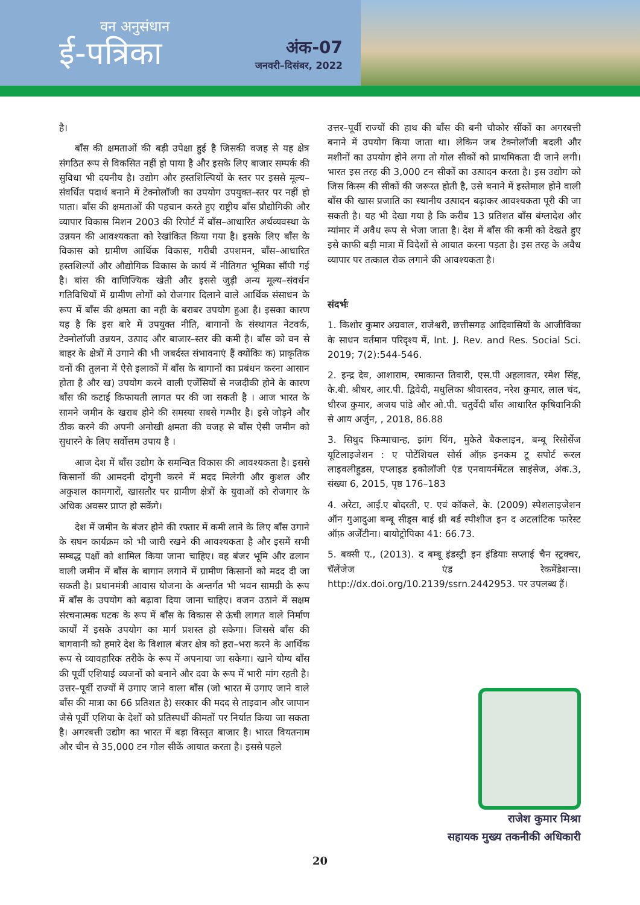वन अनुसंधान
ई-पत्रिका
अंक-07
जनवरी–दिसंबर, 2022
है।
बाँस की क्षमताओं की बड़ी उपेक्षा हुई है जिसकी वजह से यह क्षेत्र संगठित रूप से विकसित नहीं हो पाया है और इसके लिए बाजार सम्पर्क की सुविधा भी दयनीय है। उद्योग और हस्तशिल्पियों के स्तर पर इससे मूल्य–संवर्धित पदार्थ बनाने में टेक्नोलॉजी का उपयोग उपयुक्त–स्तर पर नहीं हो पाता। बाँस की क्षमताओं की पहचान करते हुए राष्ट्रीय बाँस प्रौद्योगिकी और व्यापार विकास मिशन 2003 की रिपोर्ट में बाँस–आधारित अर्थव्यवस्था के उन्नयन की आवश्यकता को रेखांकित किया गया है। इसके लिए बाँस के विकास को ग्रामीण आर्थिक विकास, गरीबी उपशमन, बाँस–आधारित हस्तशिल्पों और औद्योगिक विकास के कार्य में नीतिगत भूमिका सौंपी गई है। बांस की वाणिज्यिक खेती और इससे जुड़ी अन्य मूल्य–संवर्धन गतिविधियों में ग्रामीण लोगों को रोजगार दिलाने वाले आर्थिक संसाधन के रूप में बाँस की क्षमता का नही के बराबर उपयोग हुआ है। इसका कारण यह है कि इस बारे में उपयुक्त नीति, बागानों के संस्थागत नेटवर्क, टेक्नोलॉजी उन्नयन, उत्पाद और बाजार–स्तर की कमी है। बाँस को वन से बाहर के क्षेत्रों में उगाने की भी जबर्दस्त संभावनाएं हैं क्योंकिः क) प्राकृतिक वनों की तुलना में ऐसे इलाकों में बाँस के बागानों का प्रबंधन करना आसान होता है और ख) उपयोग करने वाली एजेंसियों से नजदीकी होने के कारण बाँस की कटाई किफायती लागत पर की जा सकती है । आज भारत के सामने जमीन के खराब होने की समस्या सबसे गम्भीर है। इसे जोड़ने और ठीक करने की अपनी अनोखी क्षमता की वजह से बाँस ऐसी जमीन को सुधारने के लिए सर्वोत्तम उपाय है ।
आज देश में बाँस उद्योग के समन्वित विकास की आवश्यकता है। इससे किसानों की आमदनी दोगुनी करने में मदद मिलेगी और कुशल और अकुशल कामगारों, खासतौर पर ग्रामीण क्षेत्रों के युवाओं को रोजगार के अधिक अवसर प्राप्त हो सकेंगे।
देश में जमीन के बंजर होने की रफ्तार में कमी लाने के लिए बाँस उगाने के सघन कार्यक्रम को भी जारी रखने की आवश्यकता है और इसमें सभी सम्बद्ध पक्षों को शामिल किया जाना चाहिए। वह बंजर भूमि और ढलान वाली जमीन में बाँस के बागान लगाने में ग्रामीण किसानों को मदद दी जा सकती है। प्रधानमंत्री आवास योजना के अन्तर्गत भी भवन सामग्री के रूप में बाँस के उपयोग को बढ़ावा दिया जाना चाहिए। वजन उठाने में सक्षम संरचनात्मक घटक के रूप में बाँस के विकास से ऊंची लागत वाले निर्माण कार्यों में इसके उपयोग का मार्ग प्रशस्त हो सकेगा। जिससे बाँस की बागवानी को हमारे देश के विशाल बंजर क्षेत्र को हरा–भरा करने के आर्थिक रूप से व्यावहारिक तरीके के रूप में अपनाया जा सकेगा। खाने योग्य बाँस की पूर्वी एशियाई व्यजनों को बनाने और दवा के रूप में भारी मांग रहती है। उत्तर–पूर्वी राज्यों में उगाए जाने वाला बाँस (जो भारत में उगाए जाने वाले बाँस की मात्रा का 66 प्रतिशत है) सरकार की मदद से ताइवान और जापान जैसे पूर्वी एशिया के देशों को प्रतिस्पर्धी कीमतों पर निर्यात किया जा सकता है। अगरबत्ती उद्योग का भारत में बड़ा विस्तृत बाजार है। भारत वियतनाम और चीन से 35,000 टन गोल सीकें आयात करता है। इससे पहले
उत्तर–पूर्वी राज्यों की हाथ की बाँस की बनी चौकोर सींकों का अगरबत्ती बनाने में उपयोग किया जाता था। लेकिन जब टेक्नोलॉजी बदली और मशीनों का उपयोग होने लगा तो गोल सीकों को प्राथमिकता दी जाने लगी। भारत इस तरह की 3,000 टन सीकों का उत्पादन करता है। इस उद्योग को जिस किस्म की सीकों की जरूरत होती है, उसे बनाने में इस्तेमाल होने वाली बाँस की खास प्रजाति का स्थानीय उत्पादन बढ़ाकर आवश्यकता पूरी की जा सकती है। यह भी देखा गया है कि करीब 13 प्रतिशत बाँस बंग्लादेश और म्यांमार में अवैध रूप से भेजा जाता है। देश में बाँस की कमी को देखते हुए इसे काफी बड़ी मात्रा में विदेशों से आयात करना पड़ता है। इस तरह के अवैध व्यापार पर तत्काल रोक लगाने की आवश्यकता है।
संदर्भः
1. किशोर कुमार अग्रवाल, राजेश्वरी, छत्तीसगढ़ आदिवासियों के आजीविका के साधन वर्तमान परिदृश्य में, Int. J. Rev. and Res. Social Sci. 2019; 7(2):544-546.
2. इन्द्र देव, आशाराम, रमाकान्त तिवारी, एस.पी अहलावत, रमेश सिंह, के.बी. श्रीधर, आर.पी. द्विवेदी, मधुलिका श्रीवास्तव, नरेश कुमार, लाल चंद, धीरज कुमार, अजय पांडे और ओ.पी. चतुर्वेदी बाँस आधारित कृषिवानिकी से आय अर्जुन, , 2018, 86.88
3. सिथुद फिम्माचान्ह, झांग यिंग, मुकेते बैकलाइन, बम्बू रिसोर्सेज यूटिलाइजेशन : ए पोटेंशियल सोर्स ऑफ़ इनकम टू सपोर्ट रूरल लाइवलीहुडस, एप्लाइड इकोलॉजी एंड एनवायर्नमेंटल साइंसेज, अंक.3, संख्या 6, 2015, पृष्ठ 176–183
4. अरेटा, आई.ए बोदरती, ए. एवं कॉकले, के. (2009) स्पेशलाइजेशन ऑन गुआदुआ बम्बू सीड्स बाई थ्री बर्ड स्पीशीज इन द अटलांटिक फारेस्ट ऑफ़ अर्जेंटीना। बायोट्रोपिका 41: 66.73.
5. बक्सी ए., (2013). द बम्बू इंडस्ट्री इन इंडियाः सप्लाई चैन स्ट्रक्चर, चॅलेंजेज एंड रेकमेंडेशन्स। http://dx.doi.org/10.2139/ssrn.2442953. पर उपलब्ध हैं।
राजेश कुमार मिश्रा
सहायक मुख्य तकनीकी अधिकारी
20